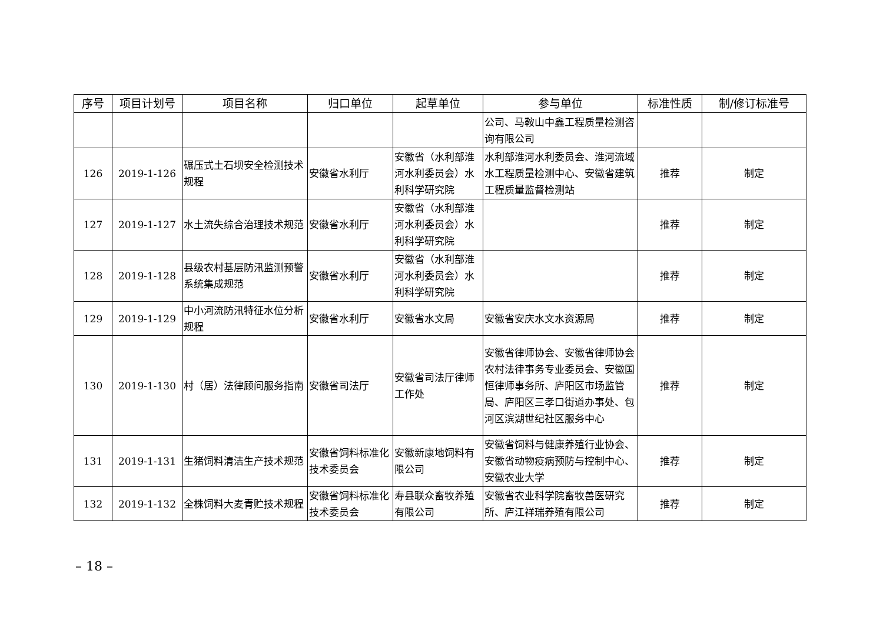| 序号 | 项目计划号 | 项目名称 | 归口单位 | 起草单位 | 参与单位 | 标准性质 | 制/修订标准号 |
| --- | --- | --- | --- | --- | --- | --- | --- |
| | | | | | 公司、马鞍山中鑫工程质量检测咨询有限公司 | | |
| 126 | 2019-1-126 | 碾压式土石坝安全检测技术规程 | 安徽省水利厅 | 安徽省（水利部淮河水利委员会）水利科学研究院 | 水利部淮河水利委员会、淮河流域水工程质量检测中心、安徽省建筑工程质量监督检测站 | 推荐 | 制定 |
| 127 | 2019-1-127 | 水土流失综合治理技术规范 | 安徽省水利厅 | 安徽省（水利部淮河水利委员会）水利科学研究院 | | 推荐 | 制定 |
| 128 | 2019-1-128 | 县级农村基层防汛监测预警系统集成规范 | 安徽省水利厅 | 安徽省（水利部淮河水利委员会）水利科学研究院 | | 推荐 | 制定 |
| 129 | 2019-1-129 | 中小河流防汛特征水位分析规程 | 安徽省水利厅 | 安徽省水文局 | 安徽省安庆水文水资源局 | 推荐 | 制定 |
| 130 | 2019-1-130 | 村（居）法律顾问服务指南 | 安徽省司法厅 | 安徽省司法厅律师工作处 | 安徽省律师协会、安徽省律师协会农村法律事务专业委员会、安徽国恒律师事务所、庐阳区市场监管局、庐阳区三孝口街道办事处、包河区滨湖世纪社区服务中心 | 推荐 | 制定 |
| 131 | 2019-1-131 | 生猪饲料清洁生产技术规范 | 安徽省饲料标准化技术委员会 | 安徽新康地饲料有限公司 | 安徽省饲料与健康养殖行业协会、安徽省动物疫病预防与控制中心、安徽农业大学 | 推荐 | 制定 |
| 132 | 2019-1-132 | 全株饲料大麦青贮技术规程 | 安徽省饲料标准化技术委员会 | 寿县联众畜牧养殖有限公司 | 安徽省农业科学院畜牧兽医研究所、庐江祥瑞养殖有限公司 | 推荐 | 制定 |
– 18 –